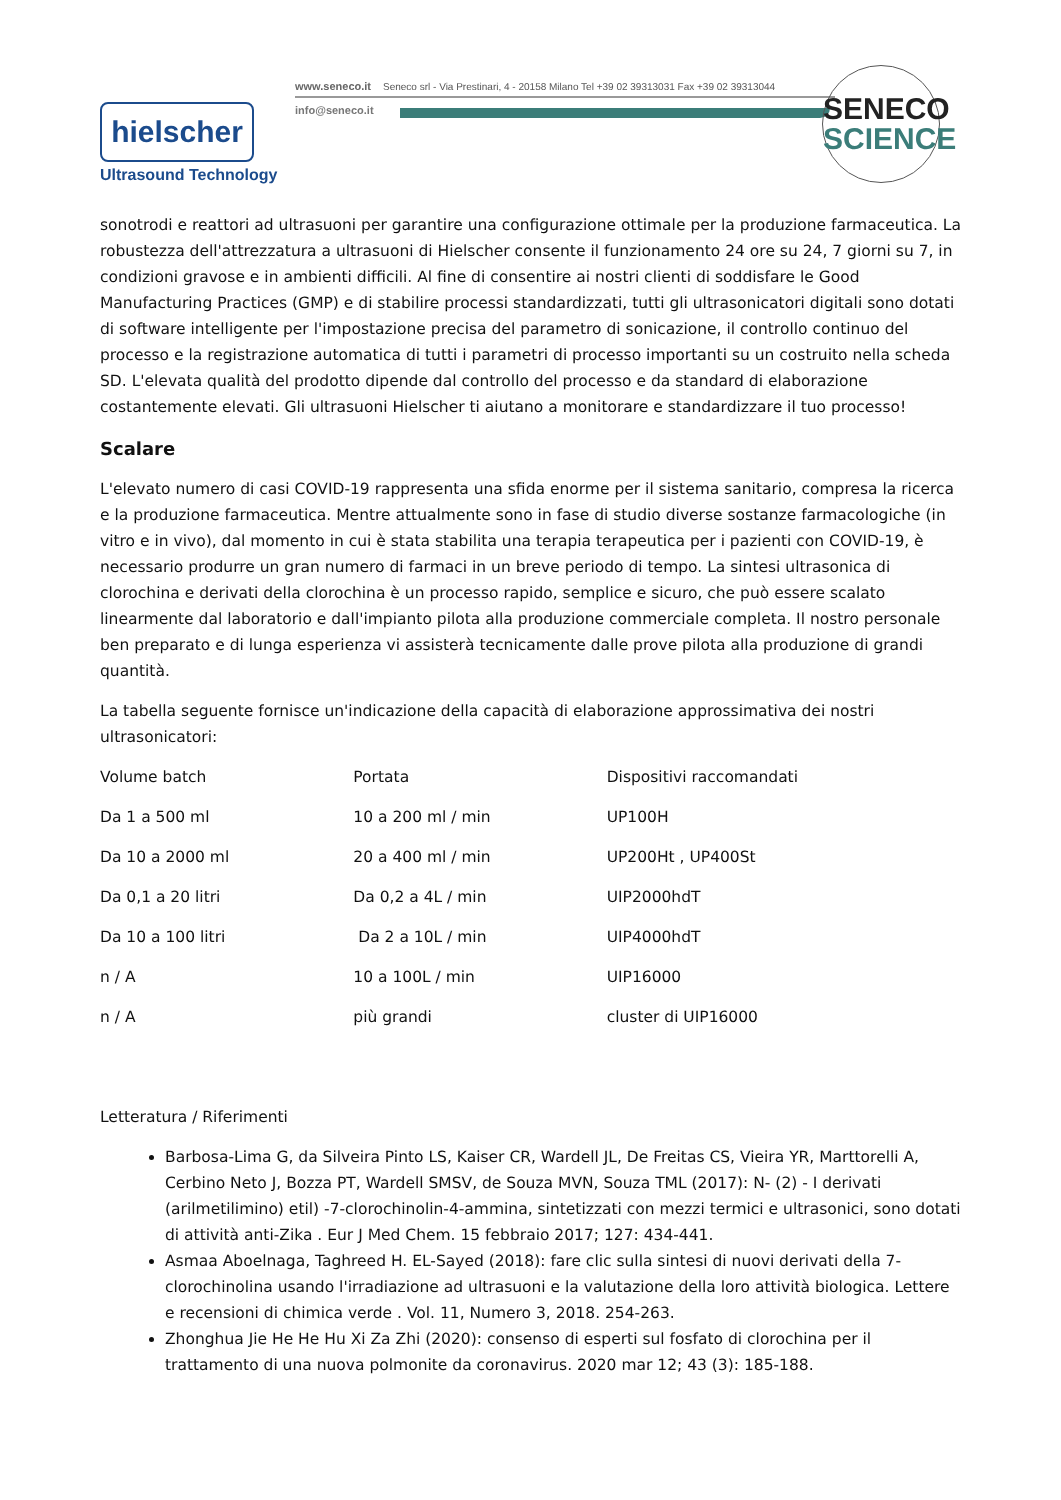www.seneco.it Seneco srl - Via Prestinari, 4 - 20158 Milano Tel +39 02 39313031 Fax +39 02 39313044
info@seneco.it
SENECO
SCIENCE
hielscher
Ultrasound Technology
sonotrodi e reattori ad ultrasuoni per garantire una configurazione ottimale per la produzione farmaceutica. La robustezza dell'attrezzatura a ultrasuoni di Hielscher consente il funzionamento 24 ore su 24, 7 giorni su 7, in condizioni gravose e in ambienti difficili. Al fine di consentire ai nostri clienti di soddisfare le Good Manufacturing Practices (GMP) e di stabilire processi standardizzati, tutti gli ultrasonicatori digitali sono dotati di software intelligente per l'impostazione precisa del parametro di sonicazione, il controllo continuo del processo e la registrazione automatica di tutti i parametri di processo importanti su un costruito nella scheda SD. L'elevata qualità del prodotto dipende dal controllo del processo e da standard di elaborazione costantemente elevati. Gli ultrasuoni Hielscher ti aiutano a monitorare e standardizzare il tuo processo!
Scalare
L'elevato numero di casi COVID-19 rappresenta una sfida enorme per il sistema sanitario, compresa la ricerca e la produzione farmaceutica. Mentre attualmente sono in fase di studio diverse sostanze farmacologiche (in vitro e in vivo), dal momento in cui è stata stabilita una terapia terapeutica per i pazienti con COVID-19, è necessario produrre un gran numero di farmaci in un breve periodo di tempo. La sintesi ultrasonica di clorochina e derivati della clorochina è un processo rapido, semplice e sicuro, che può essere scalato linearmente dal laboratorio e dall'impianto pilota alla produzione commerciale completa. Il nostro personale ben preparato e di lunga esperienza vi assisterà tecnicamente dalle prove pilota alla produzione di grandi quantità.
La tabella seguente fornisce un'indicazione della capacità di elaborazione approssimativa dei nostri ultrasonicatori:
| Volume batch | Portata | Dispositivi raccomandati |
| Da 1 a 500 ml | 10 a 200 ml / min | UP100H |
| Da 10 a 2000 ml | 20 a 400 ml / min | UP200Ht , UP400St |
| Da 0,1 a 20 litri | Da 0,2 a 4L / min | UIP2000hdT |
| Da 10 a 100 litri | Da 2 a 10L / min | UIP4000hdT |
| n / A | 10 a 100L / min | UIP16000 |
| n / A | più grandi | cluster di UIP16000 |
Letteratura / Riferimenti
Barbosa-Lima G, da Silveira Pinto LS, Kaiser CR, Wardell JL, De Freitas CS, Vieira YR, Marttorelli A, Cerbino Neto J, Bozza PT, Wardell SMSV, de Souza MVN, Souza TML (2017): N- (2) - I derivati (arilmetilimino) etil) -7-clorochinolin-4-ammina, sintetizzati con mezzi termici e ultrasonici, sono dotati di attività anti-Zika . Eur J Med Chem. 15 febbraio 2017; 127: 434-441.
Asmaa Aboelnaga, Taghreed H. EL-Sayed (2018): fare clic sulla sintesi di nuovi derivati della 7-clorochinolina usando l'irradiazione ad ultrasuoni e la valutazione della loro attività biologica. Lettere e recensioni di chimica verde . Vol. 11, Numero 3, 2018. 254-263.
Zhonghua Jie He He Hu Xi Za Zhi (2020): consenso di esperti sul fosfato di clorochina per il trattamento di una nuova polmonite da coronavirus. 2020 mar 12; 43 (3): 185-188.